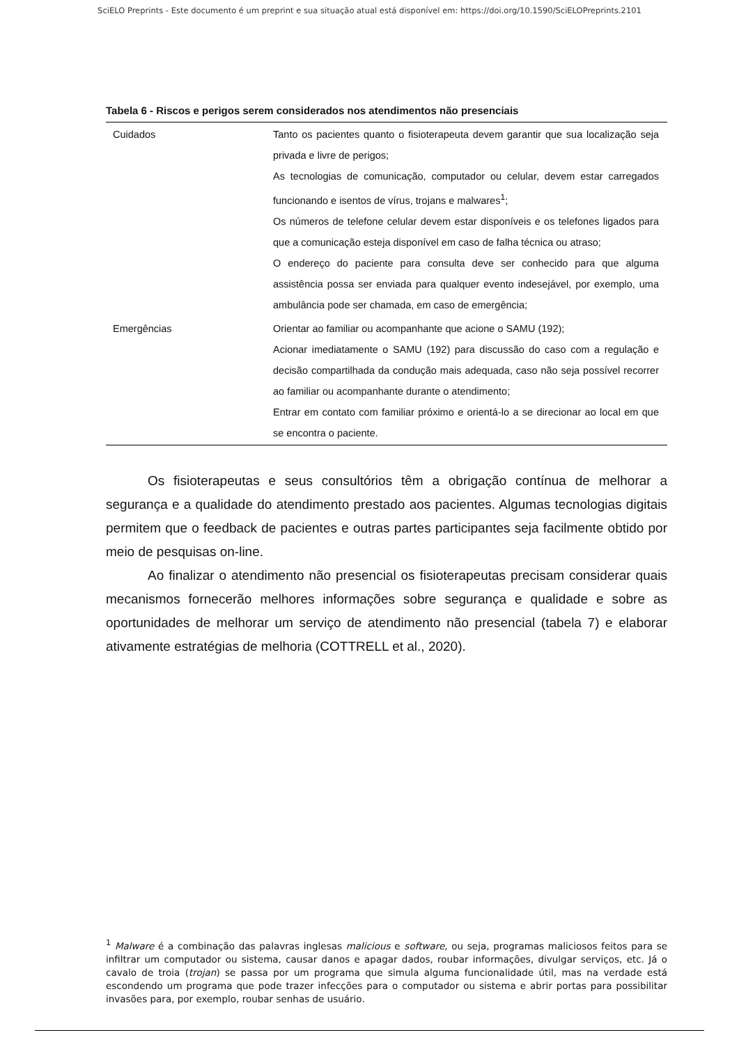SciELO Preprints - Este documento é um preprint e sua situação atual está disponível em: https://doi.org/10.1590/SciELOPreprints.2101
Tabela 6 - Riscos e perigos serem considerados nos atendimentos não presenciais
| Cuidados | Tanto os pacientes quanto o fisioterapeuta devem garantir que sua localização seja privada e livre de perigos; As tecnologias de comunicação, computador ou celular, devem estar carregados funcionando e isentos de vírus, trojans e malwares<sup>1</sup>; Os números de telefone celular devem estar disponíveis e os telefones ligados para que a comunicação esteja disponível em caso de falha técnica ou atraso; O endereço do paciente para consulta deve ser conhecido para que alguma assistência possa ser enviada para qualquer evento indesejável, por exemplo, uma ambulância pode ser chamada, em caso de emergência; |
| Emergências | Orientar ao familiar ou acompanhante que acione o SAMU (192); Acionar imediatamente o SAMU (192) para discussão do caso com a regulação e decisão compartilhada da condução mais adequada, caso não seja possível recorrer ao familiar ou acompanhante durante o atendimento; Entrar em contato com familiar próximo e orientá-lo a se direcionar ao local em que se encontra o paciente. |
Os fisioterapeutas e seus consultórios têm a obrigação contínua de melhorar a segurança e a qualidade do atendimento prestado aos pacientes. Algumas tecnologias digitais permitem que o feedback de pacientes e outras partes participantes seja facilmente obtido por meio de pesquisas on-line.
Ao finalizar o atendimento não presencial os fisioterapeutas precisam considerar quais mecanismos fornecerão melhores informações sobre segurança e qualidade e sobre as oportunidades de melhorar um serviço de atendimento não presencial (tabela 7) e elaborar ativamente estratégias de melhoria (COTTRELL et al., 2020).
<sup>1</sup> Malware é a combinação das palavras inglesas malicious e software, ou seja, programas maliciosos feitos para se infiltrar um computador ou sistema, causar danos e apagar dados, roubar informações, divulgar serviços, etc. Já o cavalo de troia (trojan) se passa por um programa que simula alguma funcionalidade útil, mas na verdade está escondendo um programa que pode trazer infecções para o computador ou sistema e abrir portas para possibilitar invasões para, por exemplo, roubar senhas de usuário.